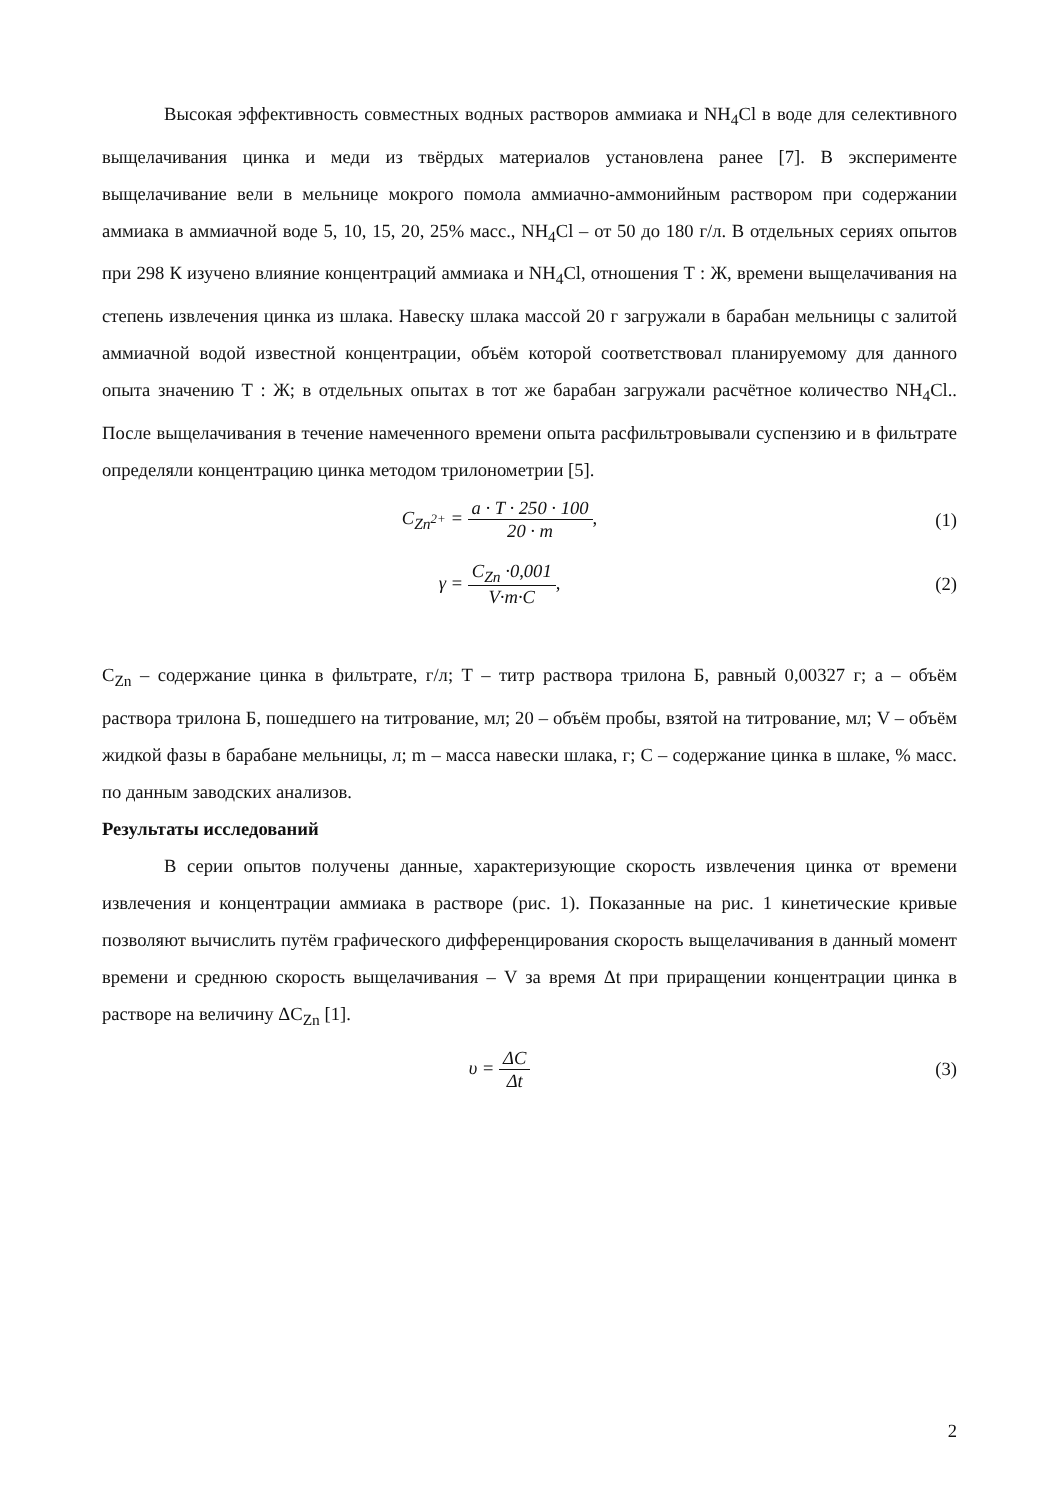Высокая эффективность совместных водных растворов аммиака и NH<sub>4</sub>Cl в воде для селективного выщелачивания цинка и меди из твёрдых материалов установлена ранее [7]. В эксперименте выщелачивание вели в мельнице мокрого помола аммиачно-аммонийным раствором при содержании аммиака в аммиачной воде 5, 10, 15, 20, 25% масс., NH<sub>4</sub>Cl – от 50 до 180 г/л. В отдельных сериях опытов при 298 К изучено влияние концентраций аммиака и NH<sub>4</sub>Cl, отношения Т : Ж, времени выщелачивания на степень извлечения цинка из шлака. Навеску шлака массой 20 г загружали в барабан мельницы с залитой аммиачной водой известной концентрации, объём которой соответствовал планируемому для данного опыта значению Т : Ж; в отдельных опытах в тот же барабан загружали расчётное количество NH<sub>4</sub>Cl.. После выщелачивания в течение намеченного времени опыта расфильтровывали суспензию и в фильтрате определяли концентрацию цинка методом трилонометрии [5].
C<sub>Zn<sup>2+</sup></sub> = a · T · 250 · 100 20 · m,
(1)
γ = C<sub>Zn</sub> ·0,001 V·m·C, (2)
C<sub>Zn</sub> – содержание цинка в фильтрате, г/л; Т – титр раствора трилона Б, равный 0,00327 г; а – объём раствора трилона Б, пошедшего на титрование, мл; 20 – объём пробы, взятой на титрование, мл; V – объём жидкой фазы в барабане мельницы, л; m – масса навески шлака, г; С – содержание цинка в шлаке, % масс. по данным заводских анализов.
Результаты исследований
В серии опытов получены данные, характеризующие скорость извлечения цинка от времени извлечения и концентрации аммиака в растворе (рис. 1). Показанные на рис. 1 кинетические кривые позволяют вычислить путём графического дифференцирования скорость выщелачивания в данный момент времени и среднюю скорость выщелачивания – V за время Δt при приращении концентрации цинка в растворе на величину ΔC<sub>Zn</sub> [1].
υ = ΔC Δt (3)
2